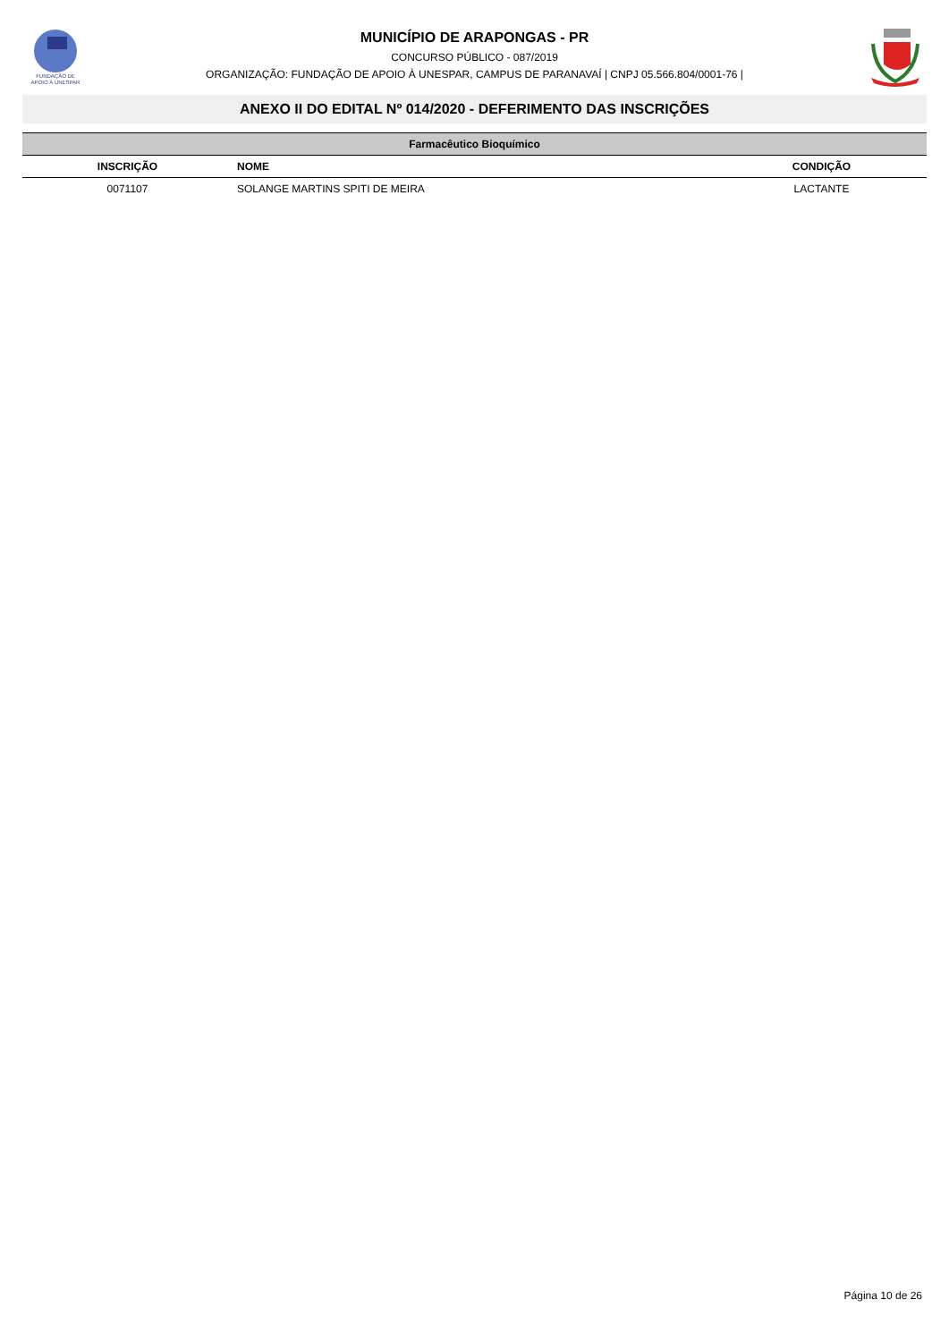FUNDAÇÃO DE
APOIO À UNESPAR
MUNICÍPIO DE ARAPONGAS - PR
CONCURSO PÚBLICO - 087/2019
ORGANIZAÇÃO: FUNDAÇÃO DE APOIO À UNESPAR, CAMPUS DE PARANAVAÍ | CNPJ 05.566.804/0001-76 |
ANEXO II DO EDITAL Nº 014/2020 - DEFERIMENTO DAS INSCRIÇÕES
| Farmacêutico Bioquímico | | |
| --- | --- | --- |
| INSCRIÇÃO | NOME | CONDIÇÃO |
| 0071107 | SOLANGE MARTINS SPITI DE MEIRA | LACTANTE |
Página 10 de 26